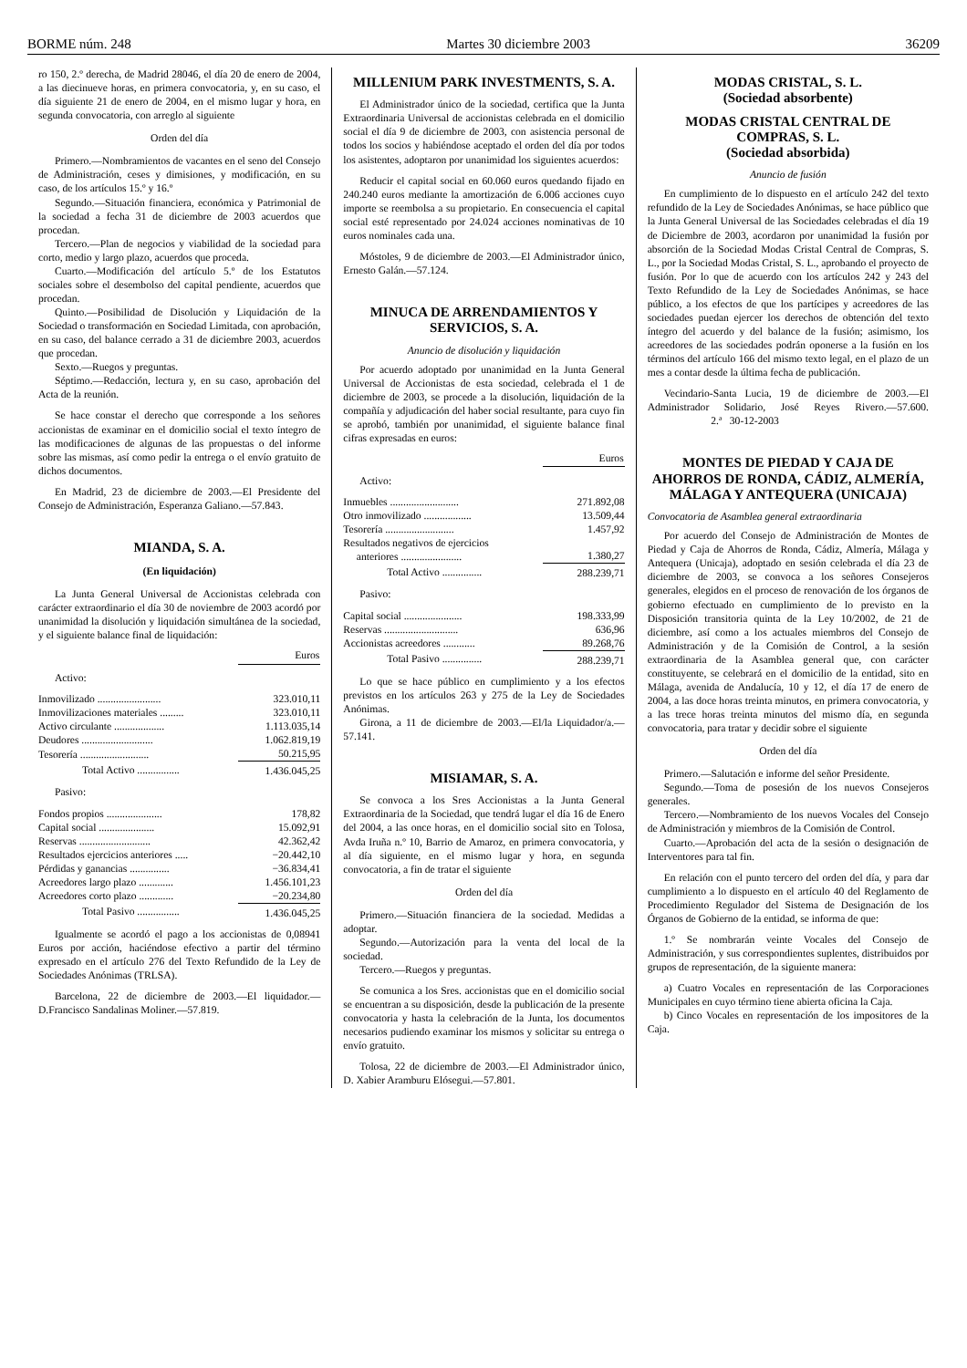BORME núm. 248 Martes 30 diciembre 2003 36209
ro 150, 2.º derecha, de Madrid 28046, el día 20 de enero de 2004, a las diecinueve horas, en primera convocatoria, y, en su caso, el día siguiente 21 de enero de 2004, en el mismo lugar y hora, en segunda convocatoria, con arreglo al siguiente
Orden del día
Primero.—Nombramientos de vacantes en el seno del Consejo de Administración, ceses y dimisiones, y modificación, en su caso, de los artículos 15.º y 16.º
Segundo.—Situación financiera, económica y Patrimonial de la sociedad a fecha 31 de diciembre de 2003 acuerdos que procedan.
Tercero.—Plan de negocios y viabilidad de la sociedad para corto, medio y largo plazo, acuerdos que proceda.
Cuarto.—Modificación del artículo 5.º de los Estatutos sociales sobre el desembolso del capital pendiente, acuerdos que procedan.
Quinto.—Posibilidad de Disolución y Liquidación de la Sociedad o transformación en Sociedad Limitada, con aprobación, en su caso, del balance cerrado a 31 de diciembre 2003, acuerdos que procedan.
Sexto.—Ruegos y preguntas.
Séptimo.—Redacción, lectura y, en su caso, aprobación del Acta de la reunión.
Se hace constar el derecho que corresponde a los señores accionistas de examinar en el domicilio social el texto íntegro de las modificaciones de algunas de las propuestas o del informe sobre las mismas, así como pedir la entrega o el envío gratuito de dichos documentos.
En Madrid, 23 de diciembre de 2003.—El Presidente del Consejo de Administración, Esperanza Galiano.—57.843.
MIANDA, S. A.
(En liquidación)
La Junta General Universal de Accionistas celebrada con carácter extraordinario el día 30 de noviembre de 2003 acordó por unanimidad la disolución y liquidación simultánea de la sociedad, y el siguiente balance final de liquidación:
| | Euros |
| Activo: | |
| Inmovilizado ........................ | 323.010,11 |
| Inmovilizaciones materiales ......... | 323.010,11 |
| Activo circulante ................... | 1.113.035,14 |
| Deudores ........................... | 1.062.819,19 |
| Tesorería .......................... | 50.215,95 |
| Total Activo ................ | 1.436.045,25 |
| Pasivo: | |
| Fondos propios ..................... | 178,82 |
| Capital social ..................... | 15.092,91 |
| Reservas ........................... | 42.362,42 |
| Resultados ejercicios anteriores ..... | −20.442,10 |
| Pérdidas y ganancias ............... | −36.834,41 |
| Acreedores largo plazo ............. | 1.456.101,23 |
| Acreedores corto plazo ............. | −20.234,80 |
| Total Pasivo ................ | 1.436.045,25 |
Igualmente se acordó el pago a los accionistas de 0,08941 Euros por acción, haciéndose efectivo a partir del término expresado en el artículo 276 del Texto Refundido de la Ley de Sociedades Anónimas (TRLSA).
Barcelona, 22 de diciembre de 2003.—El liquidador.—D.Francisco Sandalinas Moliner.—57.819.
MILLENIUM PARK INVESTMENTS, S. A.
El Administrador único de la sociedad, certifica que la Junta Extraordinaria Universal de accionistas celebrada en el domicilio social el día 9 de diciembre de 2003, con asistencia personal de todos los socios y habiéndose aceptado el orden del día por todos los asistentes, adoptaron por unanimidad los siguientes acuerdos:
Reducir el capital social en 60.060 euros quedando fijado en 240.240 euros mediante la amortización de 6.006 acciones cuyo importe se reembolsa a su propietario. En consecuencia el capital social esté representado por 24.024 acciones nominativas de 10 euros nominales cada una.
Móstoles, 9 de diciembre de 2003.—El Administrador único, Ernesto Galán.—57.124.
MINUCA DE ARRENDAMIENTOS Y SERVICIOS, S. A.
Anuncio de disolución y liquidación
Por acuerdo adoptado por unanimidad en la Junta General Universal de Accionistas de esta sociedad, celebrada el 1 de diciembre de 2003, se procede a la disolución, liquidación de la compañía y adjudicación del haber social resultante, para cuyo fin se aprobó, también por unanimidad, el siguiente balance final cifras expresadas en euros:
| | Euros |
| Activo: | |
| Inmuebles .......................... | 271.892,08 |
| Otro inmovilizado .................. | 13.509,44 |
| Tesorería .......................... | 1.457,92 |
| Resultados negativos de ejercicios anteriores ....................... | 1.380,27 |
| Total Activo ............... | 288.239,71 |
| Pasivo: | |
| Capital social ...................... | 198.333,99 |
| Reservas ............................ | 636,96 |
| Accionistas acreedores ............ | 89.268,76 |
| Total Pasivo ............... | 288.239,71 |
Lo que se hace público en cumplimiento y a los efectos previstos en los artículos 263 y 275 de la Ley de Sociedades Anónimas.
Girona, a 11 de diciembre de 2003.—El/la Liquidador/a.—57.141.
MISIAMAR, S. A.
Se convoca a los Sres Accionistas a la Junta General Extraordinaria de la Sociedad, que tendrá lugar el día 16 de Enero del 2004, a las once horas, en el domicilio social sito en Tolosa, Avda Iruña n.º 10, Barrio de Amaroz, en primera convocatoria, y al día siguiente, en el mismo lugar y hora, en segunda convocatoria, a fin de tratar el siguiente
Orden del día
Primero.—Situación financiera de la sociedad. Medidas a adoptar.
Segundo.—Autorización para la venta del local de la sociedad.
Tercero.—Ruegos y preguntas.
Se comunica a los Sres. accionistas que en el domicilio social se encuentran a su disposición, desde la publicación de la presente convocatoria y hasta la celebración de la Junta, los documentos necesarios pudiendo examinar los mismos y solicitar su entrega o envío gratuito.
Tolosa, 22 de diciembre de 2003.—El Administrador único, D. Xabier Aramburu Elósegui.—57.801.
MODAS CRISTAL, S. L.
(Sociedad absorbente)
MODAS CRISTAL CENTRAL DE COMPRAS, S. L.
(Sociedad absorbida)
Anuncio de fusión
En cumplimiento de lo dispuesto en el artículo 242 del texto refundido de la Ley de Sociedades Anónimas, se hace público que la Junta General Universal de las Sociedades celebradas el día 19 de Diciembre de 2003, acordaron por unanimidad la fusión por absorción de la Sociedad Modas Cristal Central de Compras, S. L., por la Sociedad Modas Cristal, S. L., aprobando el proyecto de fusión. Por lo que de acuerdo con los artículos 242 y 243 del Texto Refundido de la Ley de Sociedades Anónimas, se hace público, a los efectos de que los partícipes y acreedores de las sociedades puedan ejercer los derechos de obtención del texto íntegro del acuerdo y del balance de la fusión; asimismo, los acreedores de las sociedades podrán oponerse a la fusión en los términos del artículo 166 del mismo texto legal, en el plazo de un mes a contar desde la última fecha de publicación.
Vecindario-Santa Lucia, 19 de diciembre de 2003.—El Administrador Solidario, José Reyes Rivero.—57.600. 2.ª 30-12-2003
MONTES DE PIEDAD Y CAJA DE AHORROS DE RONDA, CÁDIZ, ALMERÍA, MÁLAGA Y ANTEQUERA (UNICAJA)
Convocatoria de Asamblea general extraordinaria
Por acuerdo del Consejo de Administración de Montes de Piedad y Caja de Ahorros de Ronda, Cádiz, Almería, Málaga y Antequera (Unicaja), adoptado en sesión celebrada el día 23 de diciembre de 2003, se convoca a los señores Consejeros generales, elegidos en el proceso de renovación de los órganos de gobierno efectuado en cumplimiento de lo previsto en la Disposición transitoria quinta de la Ley 10/2002, de 21 de diciembre, así como a los actuales miembros del Consejo de Administración y de la Comisión de Control, a la sesión extraordinaria de la Asamblea general que, con carácter constituyente, se celebrará en el domicilio de la entidad, sito en Málaga, avenida de Andalucía, 10 y 12, el día 17 de enero de 2004, a las doce horas treinta minutos, en primera convocatoria, y a las trece horas treinta minutos del mismo día, en segunda convocatoria, para tratar y decidir sobre el siguiente
Orden del día
Primero.—Salutación e informe del señor Presidente.
Segundo.—Toma de posesión de los nuevos Consejeros generales.
Tercero.—Nombramiento de los nuevos Vocales del Consejo de Administración y miembros de la Comisión de Control.
Cuarto.—Aprobación del acta de la sesión o designación de Interventores para tal fin.
En relación con el punto tercero del orden del día, y para dar cumplimiento a lo dispuesto en el artículo 40 del Reglamento de Procedimiento Regulador del Sistema de Designación de los Órganos de Gobierno de la entidad, se informa de que:
1.º Se nombrarán veinte Vocales del Consejo de Administración, y sus correspondientes suplentes, distribuidos por grupos de representación, de la siguiente manera:
a) Cuatro Vocales en representación de las Corporaciones Municipales en cuyo término tiene abierta oficina la Caja.
b) Cinco Vocales en representación de los impositores de la Caja.